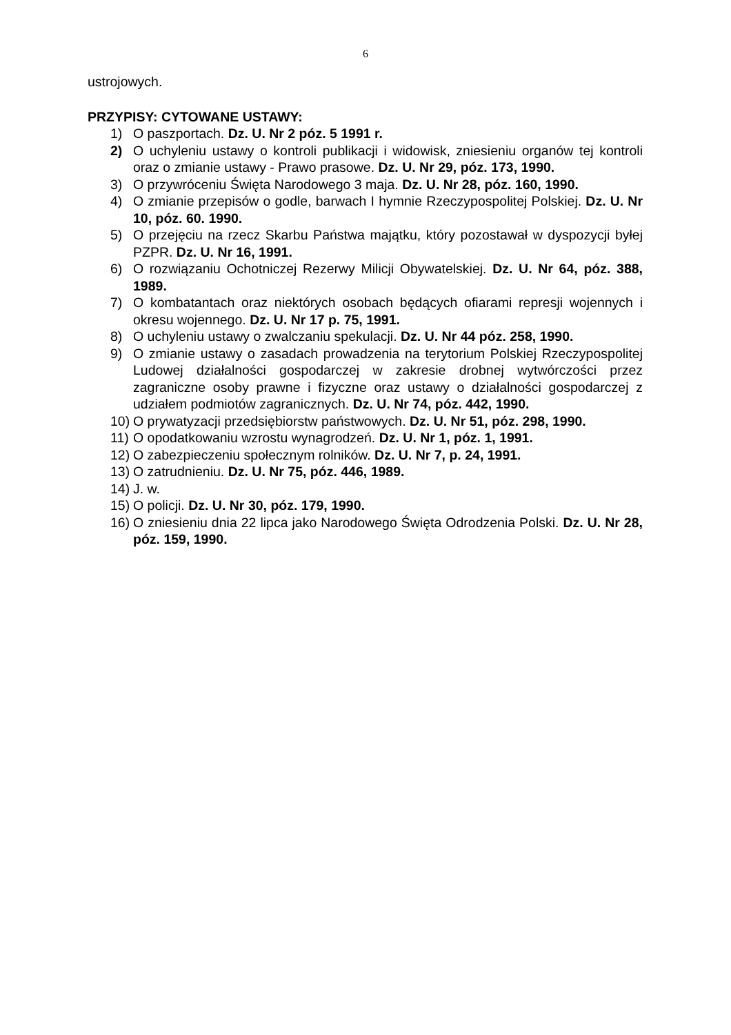6
ustrojowych.
PRZYPISY: CYTOWANE USTAWY:
1) O paszportach. Dz. U. Nr 2 póz. 5 1991 r.
2) O uchyleniu ustawy o kontroli publikacji i widowisk, zniesieniu organów tej kontroli oraz o zmianie ustawy - Prawo prasowe. Dz. U. Nr 29, póz. 173, 1990.
3) O przywróceniu Święta Narodowego 3 maja. Dz. U. Nr 28, póz. 160, 1990.
4) O zmianie przepisów o godle, barwach I hymnie Rzeczypospolitej Polskiej. Dz. U. Nr 10, póz. 60. 1990.
5) O przejęciu na rzecz Skarbu Państwa majątku, który pozostawał w dyspozycji byłej PZPR. Dz. U. Nr 16, 1991.
6) O rozwiązaniu Ochotniczej Rezerwy Milicji Obywatelskiej. Dz. U. Nr 64, póz. 388, 1989.
7) O kombatantach oraz niektórych osobach będących ofiarami represji wojennych i okresu wojennego. Dz. U. Nr 17 p. 75, 1991.
8) O uchyleniu ustawy o zwalczaniu spekulacji. Dz. U. Nr 44 póz. 258, 1990.
9) O zmianie ustawy o zasadach prowadzenia na terytorium Polskiej Rzeczypospolitej Ludowej działalności gospodarczej w zakresie drobnej wytwórczości przez zagraniczne osoby prawne i fizyczne oraz ustawy o działalności gospodarczej z udziałem podmiotów zagranicznych. Dz. U. Nr 74, póz. 442, 1990.
10) O prywatyzacji przedsiębiorstw państwowych. Dz. U. Nr 51, póz. 298, 1990.
11) O opodatkowaniu wzrostu wynagrodzeń. Dz. U. Nr 1, póz. 1, 1991.
12) O zabezpieczeniu społecznym rolników. Dz. U. Nr 7, p. 24, 1991.
13) O zatrudnieniu. Dz. U. Nr 75, póz. 446, 1989.
14) J. w.
15) O policji. Dz. U. Nr 30, póz. 179, 1990.
16) O zniesieniu dnia 22 lipca jako Narodowego Święta Odrodzenia Polski. Dz. U. Nr 28, póz. 159, 1990.